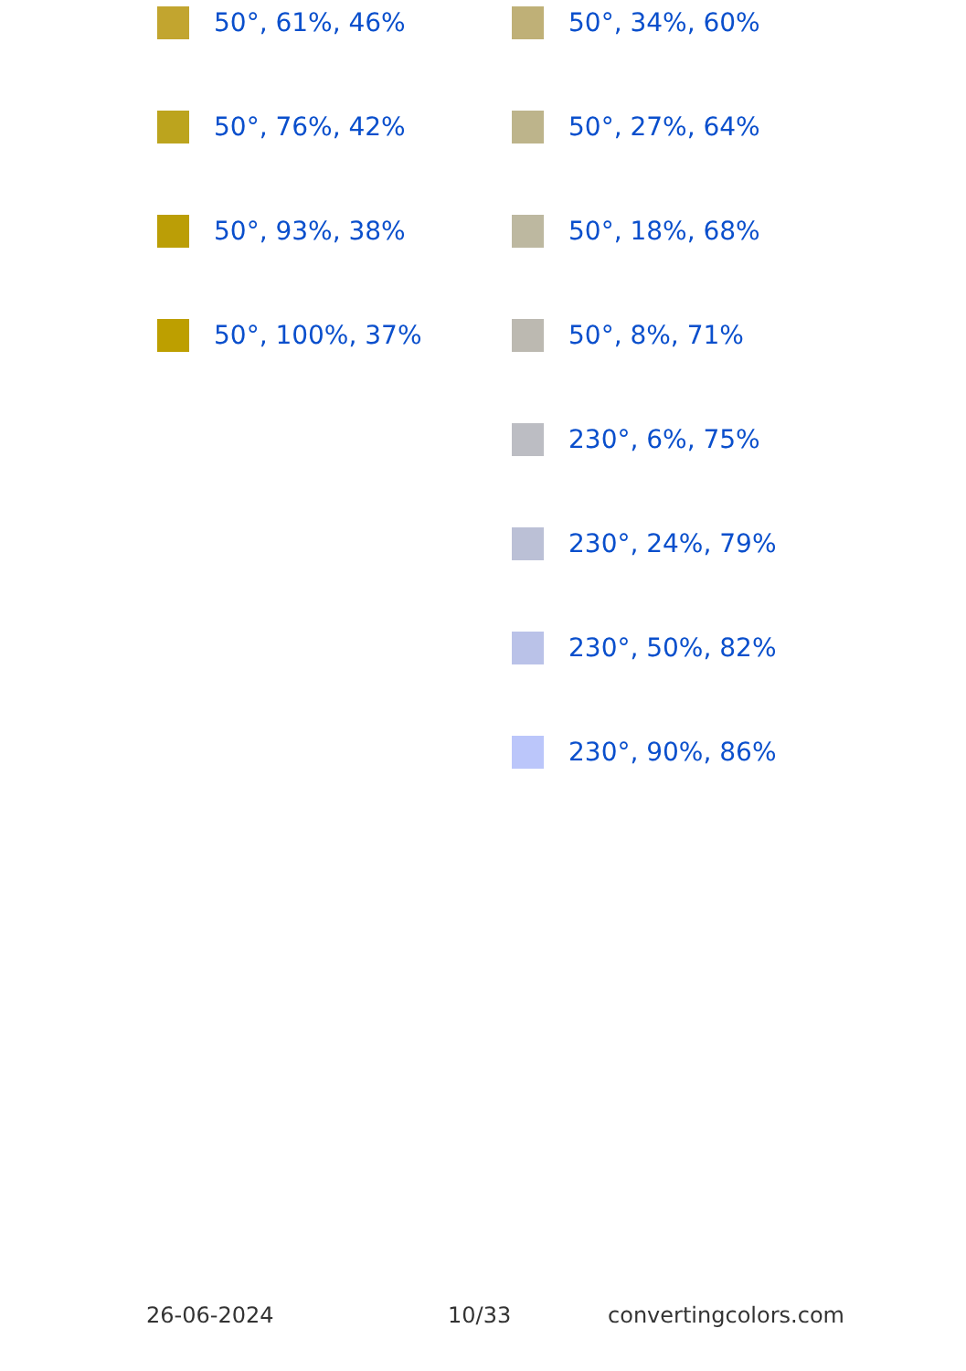50°, 61%, 46%
50°, 76%, 42%
50°, 93%, 38%
50°, 100%, 37%
50°, 34%, 60%
50°, 27%, 64%
50°, 18%, 68%
50°, 8%, 71%
230°, 6%, 75%
230°, 24%, 79%
230°, 50%, 82%
230°, 90%, 86%
26-06-2024 10/33 convertingcolors.com